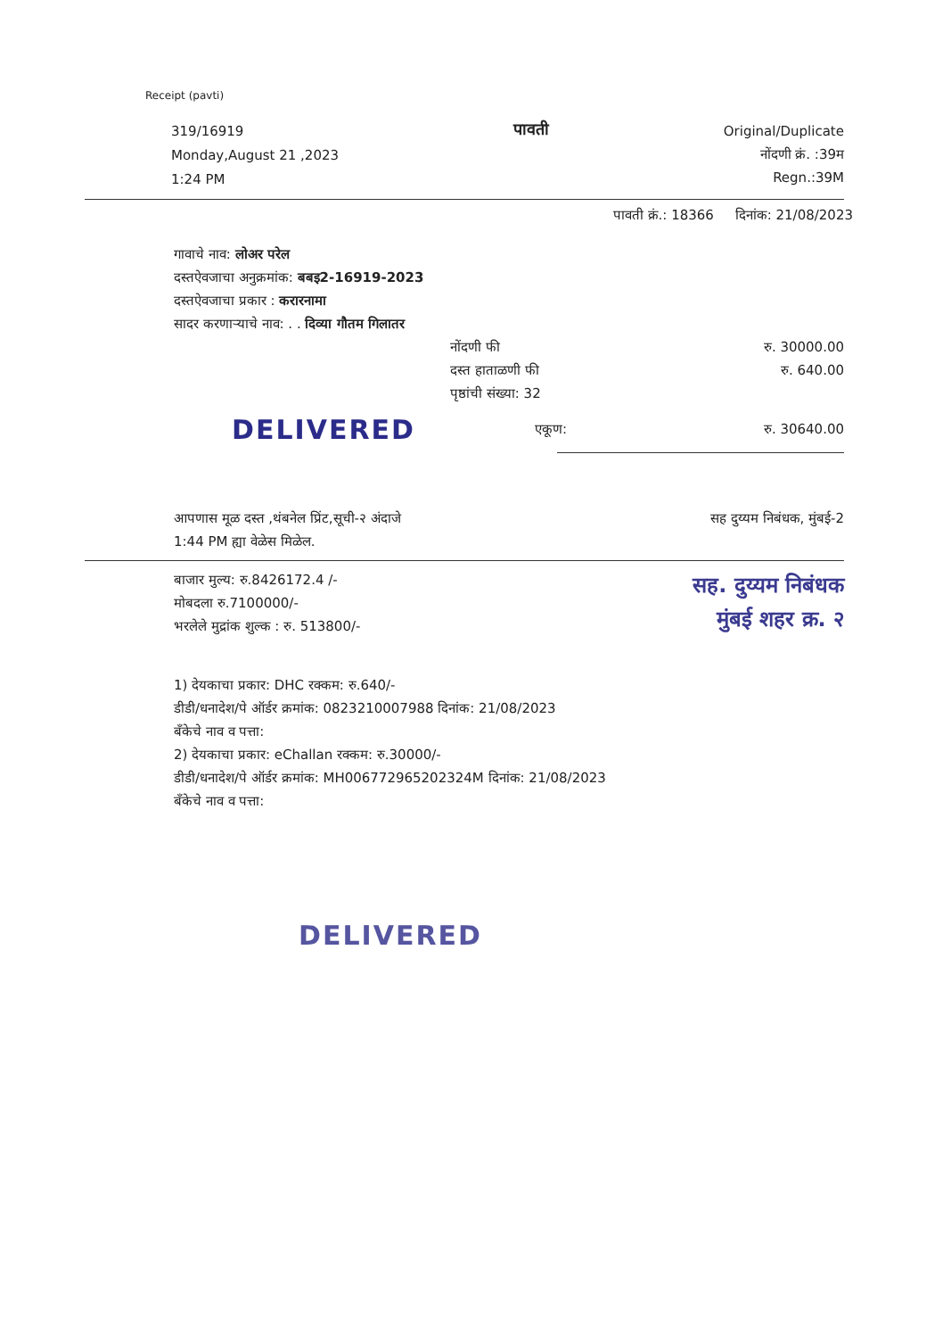Receipt (pavti)
319/16919
Monday,August 21 ,2023
1:24 PM
पावती
Original/Duplicate
नोंदणी क्रं. :39म
Regn.:39M
पावती क्रं.: 18366 दिनांक: 21/08/2023
गावाचे नाव: लोअर परेल
दस्तऐवजाचा अनुक्रमांक: बबइ2-16919-2023
दस्तऐवजाचा प्रकार : करारनामा
सादर करणाऱ्याचे नाव: . . दिव्या गौतम गिलातर
नोंदणी फी
दस्त हाताळणी फी
पृष्ठांची संख्या: 32
रु. 30000.00
रु. 640.00
DELIVERED
एकूण: रु. 30640.00
आपणास मूळ दस्त ,थंबनेल प्रिंट,सूची-२ अंदाजे
1:44 PM ह्या वेळेस मिळेल.
सह दुय्यम निबंधक, मुंबई-2
बाजार मुल्य: रु.8426172.4 /-
मोबदला रु.7100000/-
भरलेले मुद्रांक शुल्क : रु. 513800/-
सह. दुय्यम निबंधक
मुंबई शहर क्र. २
1) देयकाचा प्रकार: DHC रक्कम: रु.640/-
डीडी/धनादेश/पे ऑर्डर क्रमांक: 0823210007988 दिनांक: 21/08/2023
बँकेचे नाव व पत्ता:
2) देयकाचा प्रकार: eChallan रक्कम: रु.30000/-
डीडी/धनादेश/पे ऑर्डर क्रमांक: MH006772965202324M दिनांक: 21/08/2023
बँकेचे नाव व पत्ता:
DELIVERED